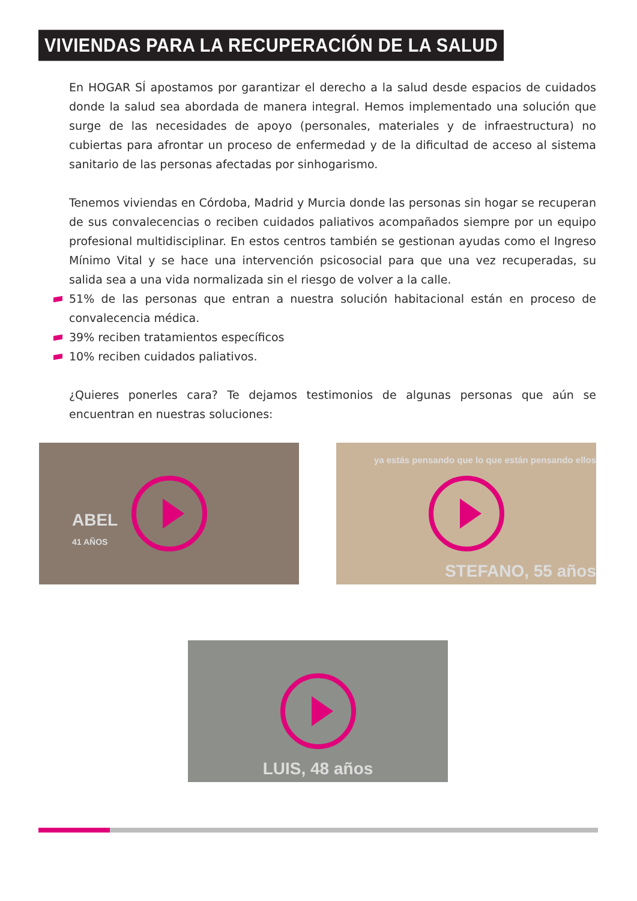VIVIENDAS PARA LA RECUPERACIÓN DE LA SALUD
En HOGAR SÍ apostamos por garantizar el derecho a la salud desde espacios de cuidados donde la salud sea abordada de manera integral. Hemos implementado una solución que surge de las necesidades de apoyo (personales, materiales y de infraestructura) no cubiertas para afrontar un proceso de enfermedad y de la dificultad de acceso al sistema sanitario de las personas afectadas por sinhogarismo.
Tenemos viviendas en Córdoba, Madrid y Murcia donde las personas sin hogar se recuperan de sus convalecencias o reciben cuidados paliativos acompañados siempre por un equipo profesional multidisciplinar. En estos centros también se gestionan ayudas como el Ingreso Mínimo Vital y se hace una intervención psicosocial para que una vez recuperadas, su salida sea a una vida normalizada sin el riesgo de volver a la calle.
51% de las personas que entran a nuestra solución habitacional están en proceso de convalecencia médica.
39% reciben tratamientos específicos
10% reciben cuidados paliativos.
¿Quieres ponerles cara? Te dejamos testimonios de algunas personas que aún se encuentran en nuestras soluciones:
ABEL
41 AÑOS
ya estás pensando que lo que están pensando ellos
STEFANO, 55 años
LUIS, 48 años